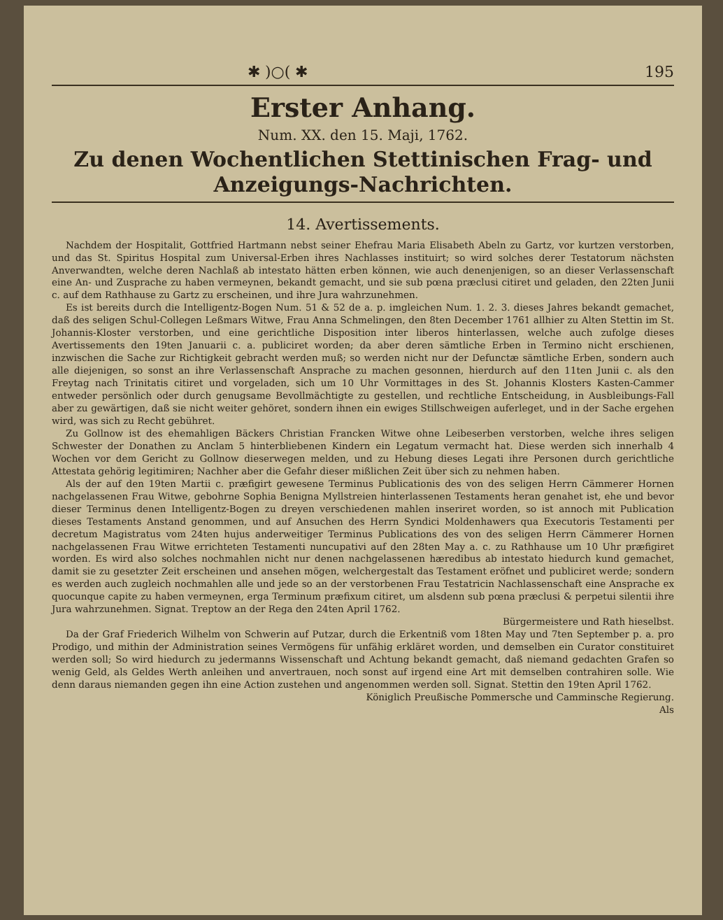✱ )○( ✱ 195
Erster Anhang.
Num. XX. den 15. Maji, 1762.
Zu denen Wochentlichen Stettinischen Frag- und Anzeigungs-Nachrichten.
14. Avertissements.
Nachdem der Hospitalit, Gottfried Hartmann nebst seiner Ehefrau Maria Elisabeth Abeln zu Gartz, vor kurtzen verstorben, und das St. Spiritus Hospital zum Universal-Erben ihres Nachlasses instituirt; so wird solches derer Testatorum nächsten Anverwandten, welche deren Nachlaß ab intestato hätten erben können, wie auch denenjenigen, so an dieser Verlassenschaft eine An- und Zusprache zu haben vermeynen, bekandt gemacht, und sie sub pœna præclusi citiret und geladen, den 22ten Junii c. auf dem Rathhause zu Gartz zu erscheinen, und ihre Jura wahrzunehmen.
Es ist bereits durch die Intelligentz-Bogen Num. 51 & 52 de a. p. imgleichen Num. 1. 2. 3. dieses Jahres bekandt gemachet, daß des seligen Schul-Collegen Leßmars Witwe, Frau Anna Schmelingen, den 8ten December 1761 allhier zu Alten Stettin im St. Johannis-Kloster verstorben, und eine gerichtliche Disposition inter liberos hinterlassen, welche auch zufolge dieses Avertissements den 19ten Januarii c. a. publiciret worden; da aber deren sämtliche Erben in Termino nicht erschienen, inzwischen die Sache zur Richtigkeit gebracht werden muß; so werden nicht nur der Defunctæ sämtliche Erben, sondern auch alle diejenigen, so sonst an ihre Verlassenschaft Ansprache zu machen gesonnen, hierdurch auf den 11ten Junii c. als den Freytag nach Trinitatis citiret und vorgeladen, sich um 10 Uhr Vormittages in des St. Johannis Klosters Kasten-Cammer entweder persönlich oder durch genugsame Bevollmächtigte zu gestellen, und rechtliche Entscheidung, in Ausbleibungs-Fall aber zu gewärtigen, daß sie nicht weiter gehöret, sondern ihnen ein ewiges Stillschweigen auferleget, und in der Sache ergehen wird, was sich zu Recht gebühret.
Zu Gollnow ist des ehemahligen Bäckers Christian Francken Witwe ohne Leibeserben verstorben, welche ihres seligen Schwester der Donathen zu Anclam 5 hinterbliebenen Kindern ein Legatum vermacht hat. Diese werden sich innerhalb 4 Wochen vor dem Gericht zu Gollnow dieserwegen melden, und zu Hebung dieses Legati ihre Personen durch gerichtliche Attestata gehörig legitimiren; Nachher aber die Gefahr dieser mißlichen Zeit über sich zu nehmen haben.
Als der auf den 19ten Martii c. præfigirt gewesene Terminus Publicationis des von des seligen Herrn Cämmerer Hornen nachgelassenen Frau Witwe, gebohrne Sophia Benigna Myllstreien hinterlassenen Testaments heran genahet ist, ehe und bevor dieser Terminus denen Intelligentz-Bogen zu dreyen verschiedenen mahlen inseriret worden, so ist annoch mit Publication dieses Testaments Anstand genommen, und auf Ansuchen des Herrn Syndici Moldenhawers qua Executoris Testamenti per decretum Magistratus vom 24ten hujus anderweitiger Terminus Publications des von des seligen Herrn Cämmerer Hornen nachgelassenen Frau Witwe errichteten Testamenti nuncupativi auf den 28ten May a. c. zu Rathhause um 10 Uhr præfigiret worden. Es wird also solches nochmahlen nicht nur denen nachgelassenen hæredibus ab intestato hiedurch kund gemachet, damit sie zu gesetzter Zeit erscheinen und ansehen mögen, welchergestalt das Testament eröfnet und publiciret werde; sondern es werden auch zugleich nochmahlen alle und jede so an der verstorbenen Frau Testatricin Nachlassenschaft eine Ansprache ex quocunque capite zu haben vermeynen, erga Terminum præfixum citiret, um alsdenn sub pœna præclusi & perpetui silentii ihre Jura wahrzunehmen. Signat. Treptow an der Rega den 24ten April 1762.
Bürgermeistere und Rath hieselbst.
Da der Graf Friederich Wilhelm von Schwerin auf Putzar, durch die Erkentniß vom 18ten May und 7ten September p. a. pro Prodigo, und mithin der Administration seines Vermögens für unfähig erkläret worden, und demselben ein Curator constituiret werden soll; So wird hiedurch zu jedermanns Wissenschaft und Achtung bekandt gemacht, daß niemand gedachten Grafen so wenig Geld, als Geldes Werth anleihen und anvertrauen, noch sonst auf irgend eine Art mit demselben contrahiren solle. Wie denn daraus niemanden gegen ihn eine Action zustehen und angenommen werden soll. Signat. Stettin den 19ten April 1762.
Königlich Preußische Pommersche und Camminsche Regierung.
Als